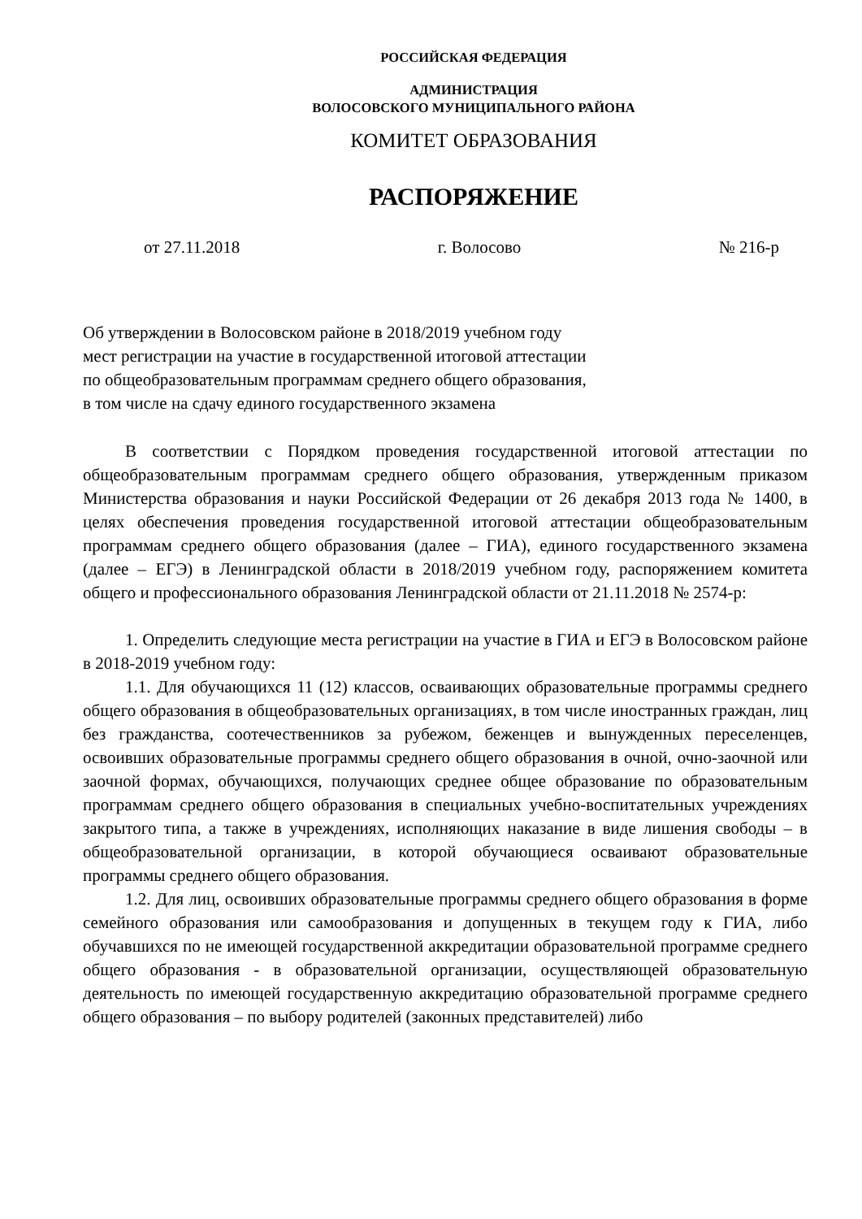РОССИЙСКАЯ ФЕДЕРАЦИЯ
АДМИНИСТРАЦИЯ
ВОЛОСОВСКОГО МУНИЦИПАЛЬНОГО РАЙОНА
КОМИТЕТ ОБРАЗОВАНИЯ
РАСПОРЯЖЕНИЕ
от 27.11.2018 г. Волосово № 216-р
Об утверждении в Волосовском районе в 2018/2019 учебном году
мест регистрации на участие в государственной итоговой аттестации
по общеобразовательным программам среднего общего образования,
в том числе на сдачу единого государственного экзамена
В соответствии с Порядком проведения государственной итоговой аттестации по общеобразовательным программам среднего общего образования, утвержденным приказом Министерства образования и науки Российской Федерации от 26 декабря 2013 года № 1400, в целях обеспечения проведения государственной итоговой аттестации общеобразовательным программам среднего общего образования (далее – ГИА), единого государственного экзамена (далее – ЕГЭ) в Ленинградской области в 2018/2019 учебном году, распоряжением комитета общего и профессионального образования Ленинградской области от 21.11.2018 № 2574-р:
1. Определить следующие места регистрации на участие в ГИА и ЕГЭ в Волосовском районе в 2018-2019 учебном году:
1.1. Для обучающихся 11 (12) классов, осваивающих образовательные программы среднего общего образования в общеобразовательных организациях, в том числе иностранных граждан, лиц без гражданства, соотечественников за рубежом, беженцев и вынужденных переселенцев, освоивших образовательные программы среднего общего образования в очной, очно-заочной или заочной формах, обучающихся, получающих среднее общее образование по образовательным программам среднего общего образования в специальных учебно-воспитательных учреждениях закрытого типа, а также в учреждениях, исполняющих наказание в виде лишения свободы – в общеобразовательной организации, в которой обучающиеся осваивают образовательные программы среднего общего образования.
1.2. Для лиц, освоивших образовательные программы среднего общего образования в форме семейного образования или самообразования и допущенных в текущем году к ГИА, либо обучавшихся по не имеющей государственной аккредитации образовательной программе среднего общего образования - в образовательной организации, осуществляющей образовательную деятельность по имеющей государственную аккредитацию образовательной программе среднего общего образования – по выбору родителей (законных представителей) либо